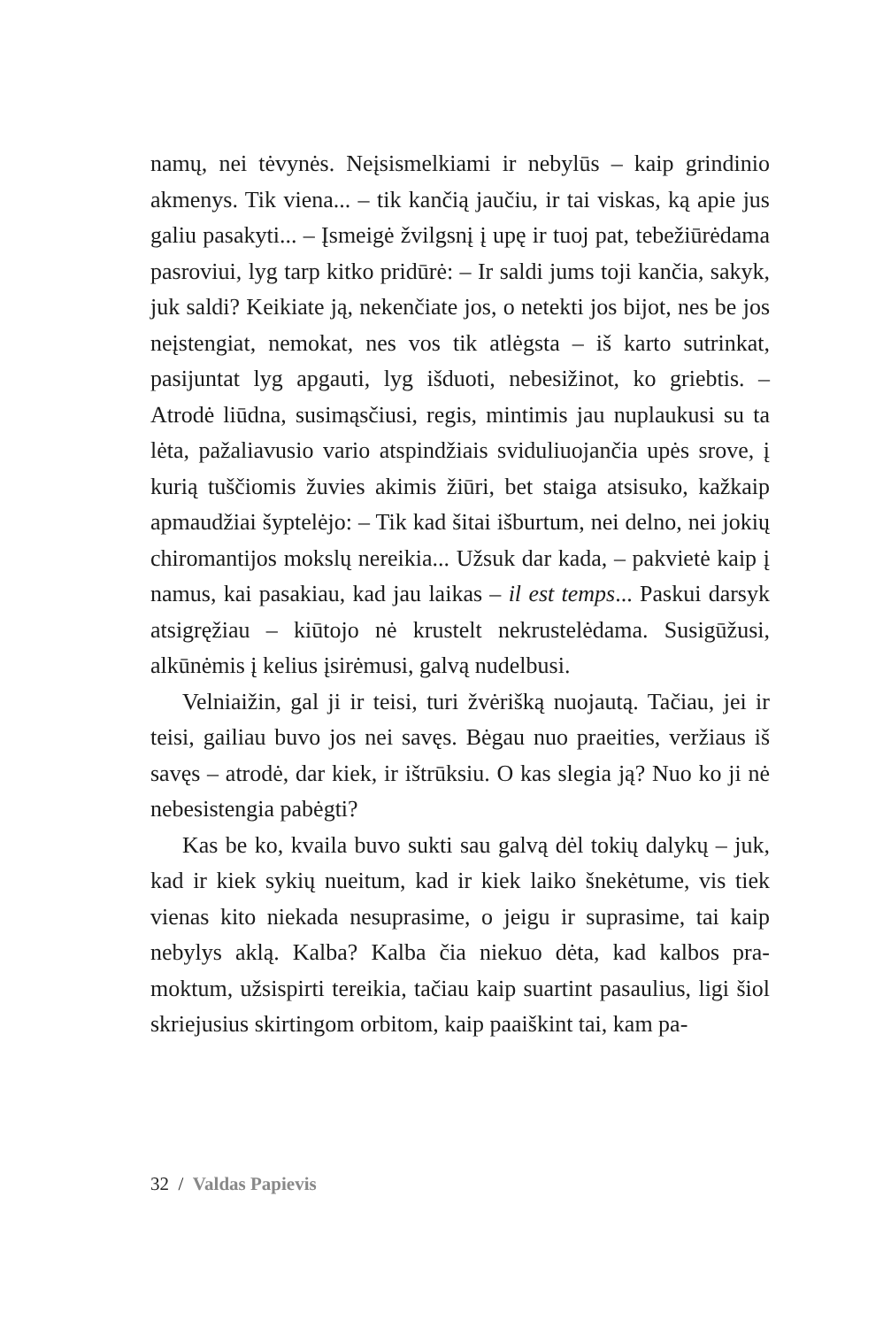namų, nei tėvynės. Neįsismelkiami ir nebylūs – kaip grindinio akmenys. Tik viena... – tik kančią jaučiu, ir tai viskas, ką apie jus galiu pasakyti... – Įsmeigė žvilgsnį į upę ir tuoj pat, tebe­žiūrėdama pasroviui, lyg tarp kitko pridūrė: – Ir saldi jums toji kančia, sakyk, juk saldi? Keikiate ją, nekenčiate jos, o netekti jos bijot, nes be jos neįstengiat, nemokat, nes vos tik atlėgsta – iš karto sutrinkat, pasijuntat lyg apgauti, lyg išduoti, nebesiži­not, ko griebtis. – Atrodė liūdna, susimąsčiusi, regis, mintimis jau nuplaukusi su ta lėta, pažaliavusio vario atspindžiais svidu­liuojančia upės srove, į kurią tuščiomis žuvies akimis žiūri, bet staiga atsisuko, kažkaip apmaudžiai šyptelėjo: – Tik kad šitai išburtum, nei delno, nei jokių chiromantijos mokslų nereikia... Užsuk dar kada, – pakvietė kaip į namus, kai pasakiau, kad jau laikas – il est temps... Paskui darsyk atsigręžiau – kiūtojo nė krustelt nekrustelėdama. Susigūžusi, alkūnėmis į kelius įsirė­musi, galvą nudelbusi.
Velniaižin, gal ji ir teisi, turi žvėrišką nuojautą. Tačiau, jei ir teisi, gailiau buvo jos nei savęs. Bėgau nuo praeities, veržiaus iš savęs – atrodė, dar kiek, ir ištrūksiu. O kas slegia ją? Nuo ko ji nė nebesistengia pabėgti?
Kas be ko, kvaila buvo sukti sau galvą dėl tokių dalykų – juk, kad ir kiek sykių nueitum, kad ir kiek laiko šnekėtume, vis tiek vienas kito niekada nesuprasime, o jeigu ir suprasime, tai kaip nebylys aklą. Kalba? Kalba čia niekuo dėta, kad kalbos pra­moktum, užsispirti tereikia, tačiau kaip suartint pasaulius, ligi šiol skriejusius skirtingom orbitom, kaip paaiškint tai, kam pa-
32 / Valdas Papievis